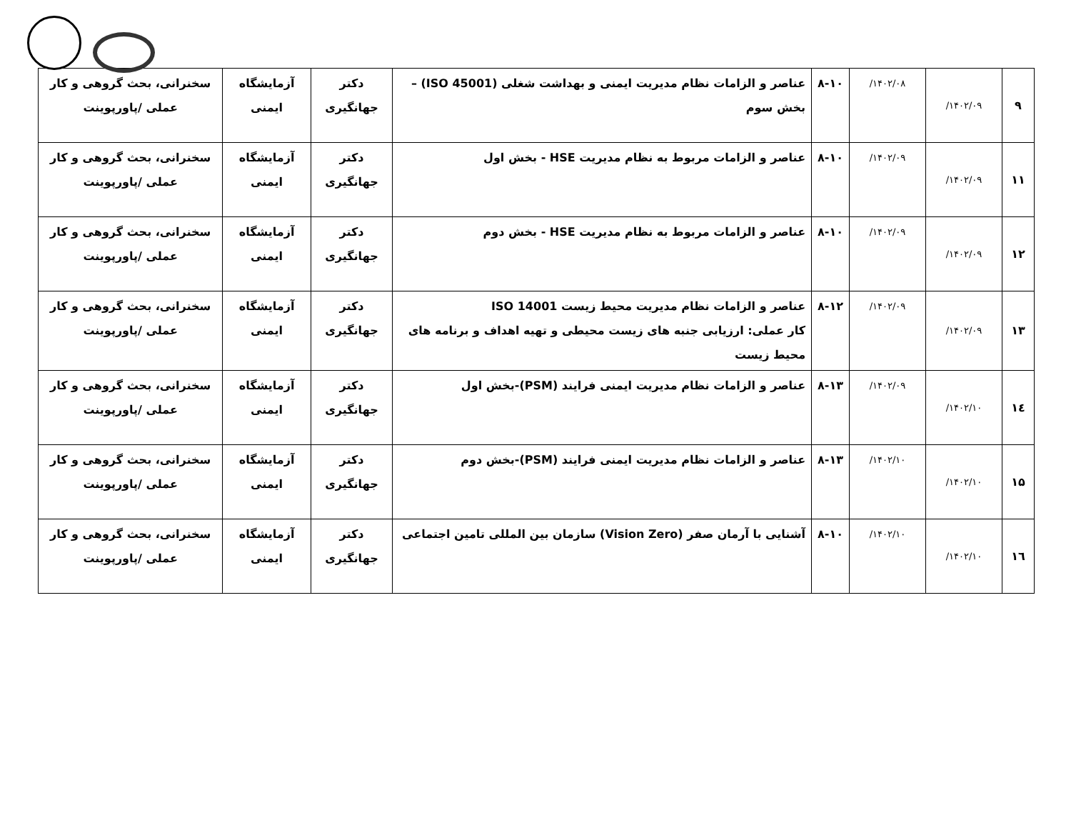| ۹ | ۱۴۰۲/۰۹/ | ۱۴۰۲/۰۸/ | ۸-۱۰ | عناصر و الزامات نظام مدیریت ایمنی و بهداشت شغلی (ISO 45001) – بخش سوم | دکتر جهانگیری | آزمایشگاه ایمنی | سخنرانی، بحث گروهی و کار عملی /پاورپوینت |
| ۱۱ | ۱۴۰۲/۰۹/ | ۱۴۰۲/۰۹/ | ۸-۱۰ | عناصر و الزامات مربوط به نظام مدیریت HSE - بخش اول | دکتر جهانگیری | آزمایشگاه ایمنی | سخنرانی، بحث گروهی و کار عملی /پاورپوینت |
| ۱۲ | ۱۴۰۲/۰۹/ | ۱۴۰۲/۰۹/ | ۸-۱۰ | عناصر و الزامات مربوط به نظام مدیریت HSE - بخش دوم | دکتر جهانگیری | آزمایشگاه ایمنی | سخنرانی، بحث گروهی و کار عملی /پاورپوینت |
| ۱۳ | ۱۴۰۲/۰۹/ | ۱۴۰۲/۰۹/ | ۸-۱۲ | عناصر و الزامات نظام مدیریت محیط زیست ISO 14001 کار عملی: ارزیابی جنبه های زیست محیطی و تهیه اهداف و برنامه های محیط زیست | دکتر جهانگیری | آزمایشگاه ایمنی | سخنرانی، بحث گروهی و کار عملی /پاورپوینت |
| ۱٤ | ۱۴۰۲/۱۰/ | ۱۴۰۲/۰۹/ | ۸-۱۳ | عناصر و الزامات نظام مدیریت ایمنی فرایند (PSM)-بخش اول | دکتر جهانگیری | آزمایشگاه ایمنی | سخنرانی، بحث گروهی و کار عملی /پاورپوینت |
| ۱۵ | ۱۴۰۲/۱۰/ | ۱۴۰۲/۱۰/ | ۸-۱۳ | عناصر و الزامات نظام مدیریت ایمنی فرایند (PSM)-بخش دوم | دکتر جهانگیری | آزمایشگاه ایمنی | سخنرانی، بحث گروهی و کار عملی /پاورپوینت |
| ۱٦ | ۱۴۰۲/۱۰/ | ۱۴۰۲/۱۰/ | ۸-۱۰ | آشنایی با آرمان صفر (Vision Zero) سازمان بین المللی تامین اجتماعی | دکتر جهانگیری | آزمایشگاه ایمنی | سخنرانی، بحث گروهی و کار عملی /پاورپوینت |